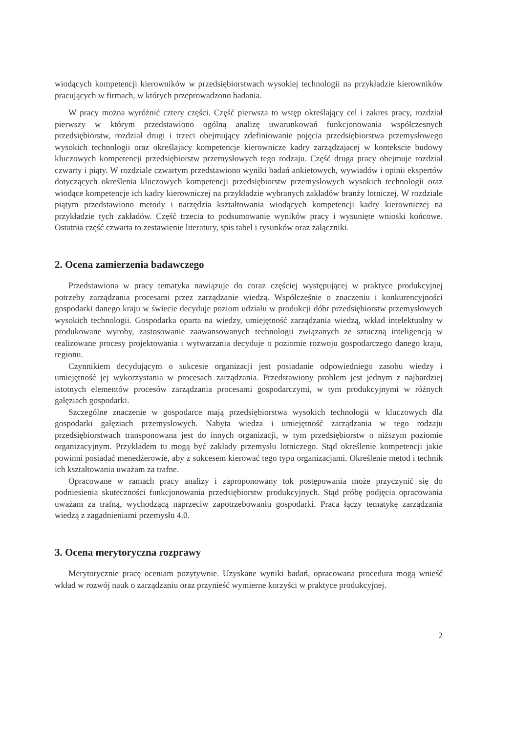wiodących kompetencji kierowników w przedsiębiorstwach wysokiej technologii na przykładzie kierowników pracujących w firmach, w których przeprowadzono badania.
W pracy można wyróżnić cztery części. Część pierwsza to wstęp określający cel i zakres pracy, rozdział pierwszy w którym przedstawiono ogólną analizę uwarunkowań funkcjonowania współczesnych przedsiębiorstw, rozdział drugi i trzeci obejmujący zdefiniowanie pojęcia przedsiębiorstwa przemysłowego wysokich technologii oraz określajacy kompetencje kierownicze kadry zarządzajacej w kontekscie budowy kluczowych kompetencji przedsiębiorstw przemysłowych tego rodzaju. Część druga pracy obejmuje rozdział czwarty i piąty. W rozdziale czwartym przedstawiono wyniki badań ankietowych, wywiadów i opinii ekspertów dotyczących określenia kluczowych kompetencji przedsiębiorstw przemysłowych wysokich technologii oraz wiodące kompetencje ich kadry kierowniczej na przykładzie wybranych zakładów branży lotniczej. W rozdziale piątym przedstawiono metody i narzędzia kształtowania wiodących kompetencji kadry kierowniczej na przykładzie tych zakładów. Część trzecia to podsumowanie wyników pracy i wysunięte wnioski końcowe. Ostatnia część czwarta to zestawienie literatury, spis tabel i rysunków oraz załączniki.
2. Ocena zamierzenia badawczego
Przedstawiona w pracy tematyka nawiązuje do coraz częściej występującej w praktyce produkcyjnej potrzeby zarządzania procesami przez zarządzanie wiedzą. Współcześnie o znaczeniu i konkurencyjności gospodarki danego kraju w świecie decyduje poziom udziału w produkcji dóbr przedsiębiorstw przemysłowych wysokich technologii. Gospodarka oparta na wiedzy, umiejętność zarządzania wiedzą, wkład intelektualny w produkowane wyroby, zastosowanie zaawansowanych technologii związanych ze sztuczną inteligencją w realizowane procesy projektowania i wytwarzania decyduje o poziomie rozwoju gospodarczego danego kraju, regionu.
Czynnikiem decydującym o sukcesie organizacji jest posiadanie odpowiedniego zasobu wiedzy i umiejętność jej wykorzystania w procesach zarządzania. Przedstawiony problem jest jednym z najbardziej istotnych elementów procesów zarządzania procesami gospodarczymi, w tym produkcyjnymi w różnych gałęziach gospodarki.
Szczególne znaczenie w gospodarce mają przedsiębiorstwa wysokich technologii w kluczowych dla gospodarki gałęziach przemysłowych. Nabyta wiedza i umiejętność zarządzania w tego rodzaju przedsiębiorstwach transponowana jest do innych organizacji, w tym przedsiębiorstw o niższym poziomie organizacyjnym. Przykładem tu mogą być zakłady przemysłu lotniczego. Stąd określenie kompetencji jakie powinni posiadać menedżerowie, aby z sukcesem kierować tego typu organizacjami. Określenie metod i technik ich kształtowania uważam za trafne.
Opracowane w ramach pracy analizy i zaproponowany tok postępowania może przyczynić się do podniesienia skuteczności funkcjonowania przedsiębiorstw produkcyjnych. Stąd próbę podjęcia opracowania uważam za trafną, wychodzącą naprzeciw zapotrzebowaniu gospodarki. Praca łączy tematykę zarządzania wiedzą z zagadnieniami przemysłu 4.0.
3. Ocena merytoryczna rozprawy
Merytorycznie pracę oceniam pozytywnie. Uzyskane wyniki badań, opracowana procedura mogą wnieść wkład w rozwój nauk o zarządzaniu oraz przynieść wymierne korzyści w praktyce produkcyjnej.
2